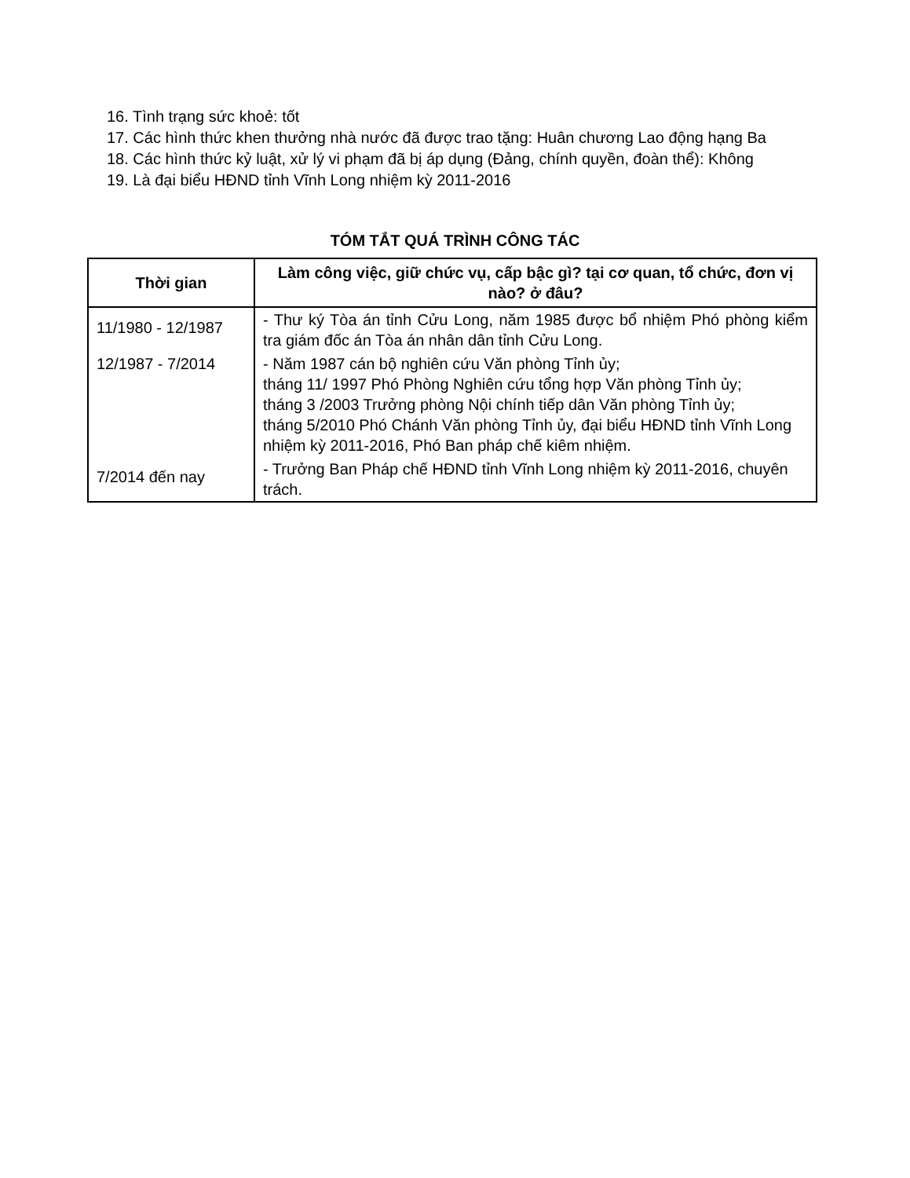16. Tình trạng sức khoẻ: tốt
17. Các hình thức khen thưởng nhà nước đã được trao tặng: Huân chương Lao động hạng Ba
18. Các hình thức kỷ luật, xử lý vi phạm đã bị áp dụng (Đảng, chính quyền, đoàn thể): Không
19. Là đại biểu HĐND tỉnh Vĩnh Long nhiệm kỳ 2011-2016
TÓM TẮT QUÁ TRÌNH CÔNG TÁC
| Thời gian | Làm công việc, giữ chức vụ, cấp bậc gì? tại cơ quan, tổ chức, đơn vị nào? ở đâu? |
| --- | --- |
| 11/1980 - 12/1987 | - Thư ký Tòa án tỉnh Cửu Long, năm 1985 được bổ nhiệm Phó phòng kiểm tra giám đốc án Tòa án nhân dân tỉnh Cửu Long. |
| 12/1987 - 7/2014 | - Năm 1987 cán bộ nghiên cứu Văn phòng Tỉnh ủy; tháng 11/ 1997 Phó Phòng Nghiên cứu tổng hợp Văn phòng Tỉnh ủy; tháng 3 /2003 Trưởng phòng Nội chính tiếp dân Văn phòng Tỉnh ủy; tháng 5/2010 Phó Chánh Văn phòng Tỉnh ủy, đại biểu HĐND tỉnh Vĩnh Long nhiệm kỳ 2011-2016, Phó Ban pháp chế kiêm nhiệm. |
| 7/2014 đến nay | - Trưởng Ban Pháp chế HĐND tỉnh Vĩnh Long nhiệm kỳ 2011-2016, chuyên trách. |